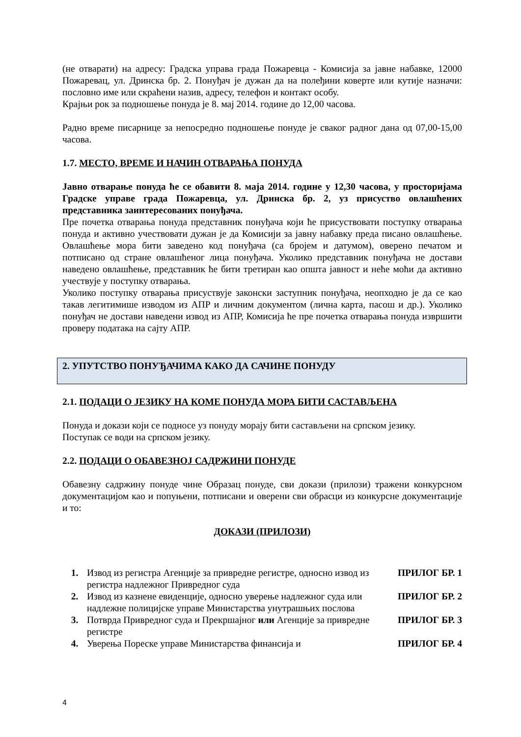(не отварати) на адресу: Градска управа града Пожаревца - Комисија за јавне набавке, 12000 Пожаревац, ул. Дринска бр. 2. Понуђач је дужан да на полеђини коверте или кутије назначи: пословно име или скраћени назив, адресу, телефон и контакт особу.
Крајњи рок за подношење понуда је 8. мај 2014. године до 12,00 часова.
Радно време писарнице за непосредно подношење понуде је сваког радног дана од 07,00-15,00 часова.
1.7. МЕСТО, ВРЕМЕ И НАЧИН ОТВАРАЊА ПОНУДА
Јавно отварање понуда ће се обавити 8. маја 2014. године у 12,30 часова, у просторијама Градске управе града Пожаревца, ул. Дринска бр. 2, уз присуство овлашћених представника заинтересованих понуђача.
Пре почетка отварања понуда представник понуђача који ће присуствовати поступку отварања понуда и активно учествовати дужан је да Комисији за јавну набавку преда писано овлашћење. Овлашћење мора бити заведено код понуђача (са бројем и датумом), оверено печатом и потписано од стране овлашћеног лица понуђача. Уколико представник понуђача не достави наведено овлашћење, представник ће бити третиран као општа јавност и неће моћи да активно учествује у поступку отварања.
Уколико поступку отварања присуствује законски заступник понуђача, неопходно је да се као такав легитимише изводом из АПР и личним документом (лична карта, пасош и др.). Уколико понуђач не достави наведени извод из АПР, Комисија ће пре почетка отварања понуда извршити проверу података на сајту АПР.
2. УПУТСТВО ПОНУЂАЧИМА КАКО ДА САЧИНЕ ПОНУДУ
2.1. ПОДАЦИ О ЈЕЗИКУ НА КОМЕ ПОНУДА МОРА БИТИ САСТАВЉЕНА
Понуда и докази који се подносе уз понуду морају бити састављени на српском језику.
Поступак се води на српском језику.
2.2. ПОДАЦИ О ОБАВЕЗНОЈ САДРЖИНИ ПОНУДЕ
Обавезну садржину понуде чине Образац понуде, сви докази (прилози) тражени конкурсном документацијом као и попуњени, потписани и оверени сви обрасци из конкурсне документације и то:
ДОКАЗИ (ПРИЛОЗИ)
| 1. | Извод из регистра Агенције за привредне регистре, односно извод из регистра надлежног Привредног суда | ПРИЛОГ БР. 1 |
| 2. | Извод из казнене евиденције, односно уверење надлежног суда или надлежне полицијске управе Министарства унутрашњих послова | ПРИЛОГ БР. 2 |
| 3. | Потврда Привредног суда и Прекршајног или Агенције за привредне регистре | ПРИЛОГ БР. 3 |
| 4. | Уверења Пореске управе Министарства финансија и | ПРИЛОГ БР. 4 |
4